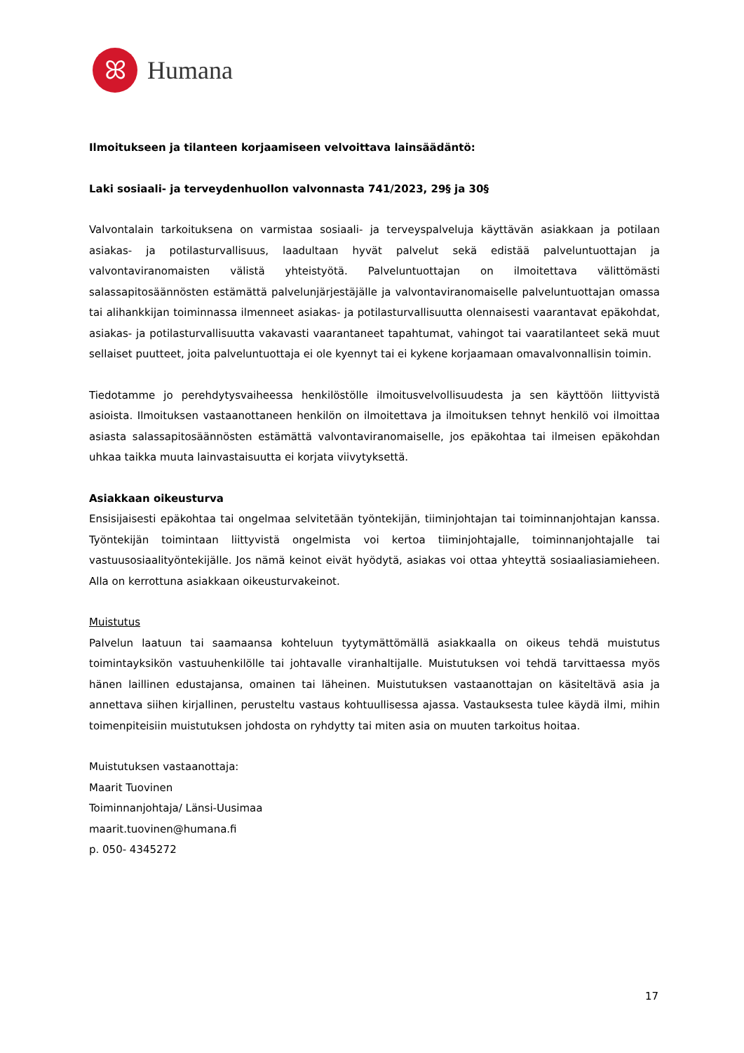ꕤ
Humana
Ilmoitukseen ja tilanteen korjaamiseen velvoittava lainsäädäntö:
Laki sosiaali- ja terveydenhuollon valvonnasta 741/2023, 29§ ja 30§
Valvontalain tarkoituksena on varmistaa sosiaali- ja terveyspalveluja käyttävän asiakkaan ja potilaan asiakas- ja potilasturvallisuus, laadultaan hyvät palvelut sekä edistää palveluntuottajan ja valvontaviranomaisten välistä yhteistyötä. Palveluntuottajan on ilmoitettava välittömästi salassapitosäännösten estämättä palvelunjärjestäjälle ja valvontaviranomaiselle palveluntuottajan omassa tai alihankkijan toiminnassa ilmenneet asiakas- ja potilasturvallisuutta olennaisesti vaarantavat epäkohdat, asiakas- ja potilasturvallisuutta vakavasti vaarantaneet tapahtumat, vahingot tai vaaratilanteet sekä muut sellaiset puutteet, joita palveluntuottaja ei ole kyennyt tai ei kykene korjaamaan omavalvonnallisin toimin.
Tiedotamme jo perehdytysvaiheessa henkilöstölle ilmoitusvelvollisuudesta ja sen käyttöön liittyvistä asioista. Ilmoituksen vastaanottaneen henkilön on ilmoitettava ja ilmoituksen tehnyt henkilö voi ilmoittaa asiasta salassapitosäännösten estämättä valvontaviranomaiselle, jos epäkohtaa tai ilmeisen epäkohdan uhkaa taikka muuta lainvastaisuutta ei korjata viivytyksettä.
Asiakkaan oikeusturva
Ensisijaisesti epäkohtaa tai ongelmaa selvitetään työntekijän, tiiminjohtajan tai toiminnanjohtajan kanssa. Työntekijän toimintaan liittyvistä ongelmista voi kertoa tiiminjohtajalle, toiminnanjohtajalle tai vastuusosiaalityöntekijälle. Jos nämä keinot eivät hyödytä, asiakas voi ottaa yhteyttä sosiaaliasiamieheen. Alla on kerrottuna asiakkaan oikeusturvakeinot.
Muistutus
Palvelun laatuun tai saamaansa kohteluun tyytymättömällä asiakkaalla on oikeus tehdä muistutus toimintayksikön vastuuhenkilölle tai johtavalle viranhaltijalle. Muistutuksen voi tehdä tarvittaessa myös hänen laillinen edustajansa, omainen tai läheinen. Muistutuksen vastaanottajan on käsiteltävä asia ja annettava siihen kirjallinen, perusteltu vastaus kohtuullisessa ajassa. Vastauksesta tulee käydä ilmi, mihin toimenpiteisiin muistutuksen johdosta on ryhdytty tai miten asia on muuten tarkoitus hoitaa.
Muistutuksen vastaanottaja:
Maarit Tuovinen
Toiminnanjohtaja/ Länsi-Uusimaa
maarit.tuovinen@humana.fi
p. 050- 4345272
17